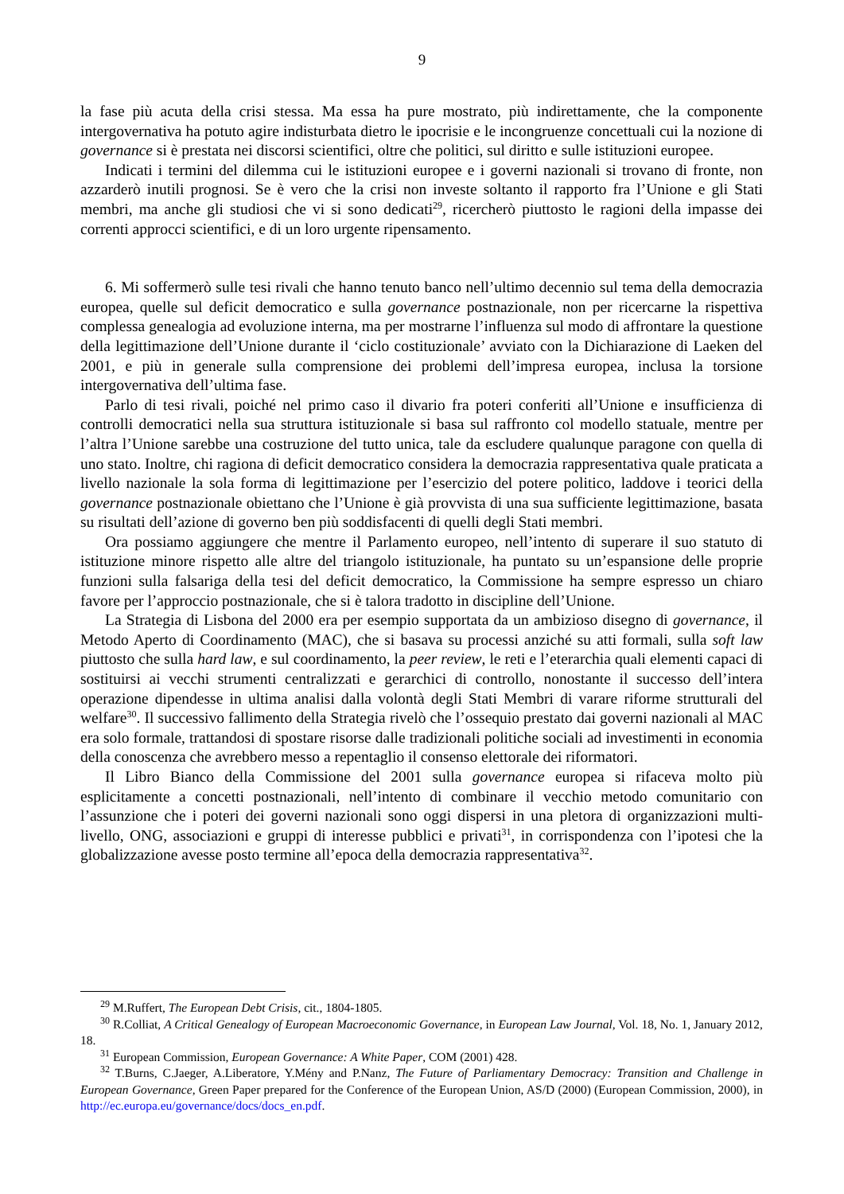9
la fase più acuta della crisi stessa. Ma essa ha pure mostrato, più indirettamente, che la componente intergovernativa ha potuto agire indisturbata dietro le ipocrisie e le incongruenze concettuali cui la nozione di governance si è prestata nei discorsi scientifici, oltre che politici, sul diritto e sulle istituzioni europee.
Indicati i termini del dilemma cui le istituzioni europee e i governi nazionali si trovano di fronte, non azzarderò inutili prognosi. Se è vero che la crisi non investe soltanto il rapporto fra l’Unione e gli Stati membri, ma anche gli studiosi che vi si sono dedicati<sup>29</sup>, ricercherò piuttosto le ragioni della impasse dei correnti approcci scientifici, e di un loro urgente ripensamento.
6. Mi soffermerò sulle tesi rivali che hanno tenuto banco nell’ultimo decennio sul tema della democrazia europea, quelle sul deficit democratico e sulla governance postnazionale, non per ricercarne la rispettiva complessa genealogia ad evoluzione interna, ma per mostrarne l’influenza sul modo di affrontare la questione della legittimazione dell’Unione durante il ‘ciclo costituzionale’ avviato con la Dichiarazione di Laeken del 2001, e più in generale sulla comprensione dei problemi dell’impresa europea, inclusa la torsione intergovernativa dell’ultima fase.
Parlo di tesi rivali, poiché nel primo caso il divario fra poteri conferiti all’Unione e insufficienza di controlli democratici nella sua struttura istituzionale si basa sul raffronto col modello statuale, mentre per l’altra l’Unione sarebbe una costruzione del tutto unica, tale da escludere qualunque paragone con quella di uno stato. Inoltre, chi ragiona di deficit democratico considera la democrazia rappresentativa quale praticata a livello nazionale la sola forma di legittimazione per l’esercizio del potere politico, laddove i teorici della governance postnazionale obiettano che l’Unione è già provvista di una sua sufficiente legittimazione, basata su risultati dell’azione di governo ben più soddisfacenti di quelli degli Stati membri.
Ora possiamo aggiungere che mentre il Parlamento europeo, nell’intento di superare il suo statuto di istituzione minore rispetto alle altre del triangolo istituzionale, ha puntato su un’espansione delle proprie funzioni sulla falsariga della tesi del deficit democratico, la Commissione ha sempre espresso un chiaro favore per l’approccio postnazionale, che si è talora tradotto in discipline dell’Unione.
La Strategia di Lisbona del 2000 era per esempio supportata da un ambizioso disegno di governance, il Metodo Aperto di Coordinamento (MAC), che si basava su processi anziché su atti formali, sulla soft law piuttosto che sulla hard law, e sul coordinamento, la peer review, le reti e l’eterarchia quali elementi capaci di sostituirsi ai vecchi strumenti centralizzati e gerarchici di controllo, nonostante il successo dell’intera operazione dipendesse in ultima analisi dalla volontà degli Stati Membri di varare riforme strutturali del welfare<sup>30</sup>. Il successivo fallimento della Strategia rivelò che l’ossequio prestato dai governi nazionali al MAC era solo formale, trattandosi di spostare risorse dalle tradizionali politiche sociali ad investimenti in economia della conoscenza che avrebbero messo a repentaglio il consenso elettorale dei riformatori.
Il Libro Bianco della Commissione del 2001 sulla governance europea si rifaceva molto più esplicitamente a concetti postnazionali, nell’intento di combinare il vecchio metodo comunitario con l’assunzione che i poteri dei governi nazionali sono oggi dispersi in una pletora di organizzazioni multi-livello, ONG, associazioni e gruppi di interesse pubblici e privati<sup>31</sup>, in corrispondenza con l’ipotesi che la globalizzazione avesse posto termine all’epoca della democrazia rappresentativa<sup>32</sup>.
<sup>29</sup> M.Ruffert, The European Debt Crisis, cit., 1804-1805.
<sup>30</sup> R.Colliat, A Critical Genealogy of European Macroeconomic Governance, in European Law Journal, Vol. 18, No. 1, January 2012, 18.
<sup>31</sup> European Commission, European Governance: A White Paper, COM (2001) 428.
<sup>32</sup> T.Burns, C.Jaeger, A.Liberatore, Y.Mény and P.Nanz, The Future of Parliamentary Democracy: Transition and Challenge in European Governance, Green Paper prepared for the Conference of the European Union, AS/D (2000) (European Commission, 2000), in http://ec.europa.eu/governance/docs/docs_en.pdf.